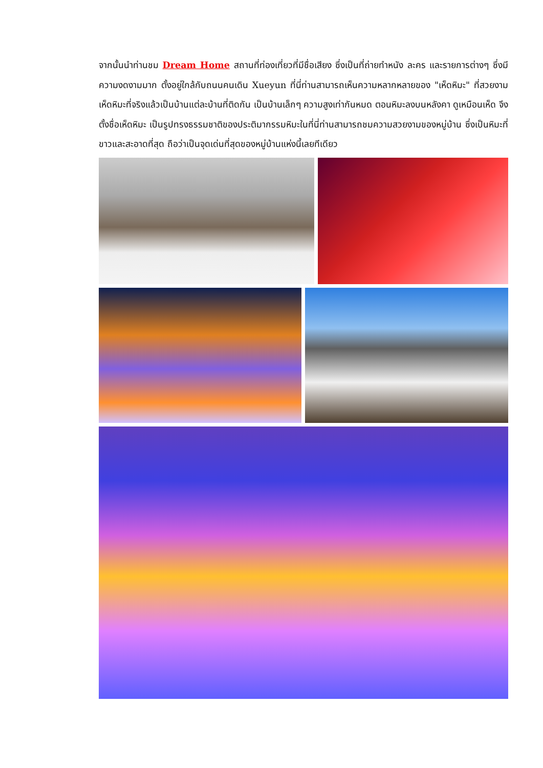จากนั้นนำท่านชม Dream Home สถานที่ท่องเที่ยวที่มีชื่อเสียง ซึ่งเป็นที่ถ่ายทำหนัง ละคร และรายการต่างๆ ซึ่งมีความงดงามมาก ตั้งอยู่ใกล้กับถนนคนเดิน Xueyun ที่นี่ท่านสามารถเห็นความหลากหลายของ "เห็ดหิมะ" ที่สวยงาม เห็ดหิมะที่จริงแล้วเป็นบ้านแต่ละบ้านที่ติดกัน เป็นบ้านเล็กๆ ความสูงเท่ากันหมด ตอนหิมะลงบนหลังคา ดูเหมือนเห็ด จึงตั้งชื่อเห็ดหิมะ เป็นรูปทรงธรรมชาติของประติมากรรมหิมะในที่นี่ท่านสามารถชมความสวยงามของหมู่บ้าน ซึ่งเป็นหิมะที่ขาวและสะอาดที่สุด ถือว่าเป็นจุดเด่นที่สุดของหมู่บ้านแห่งนี้เลยทีเดียว